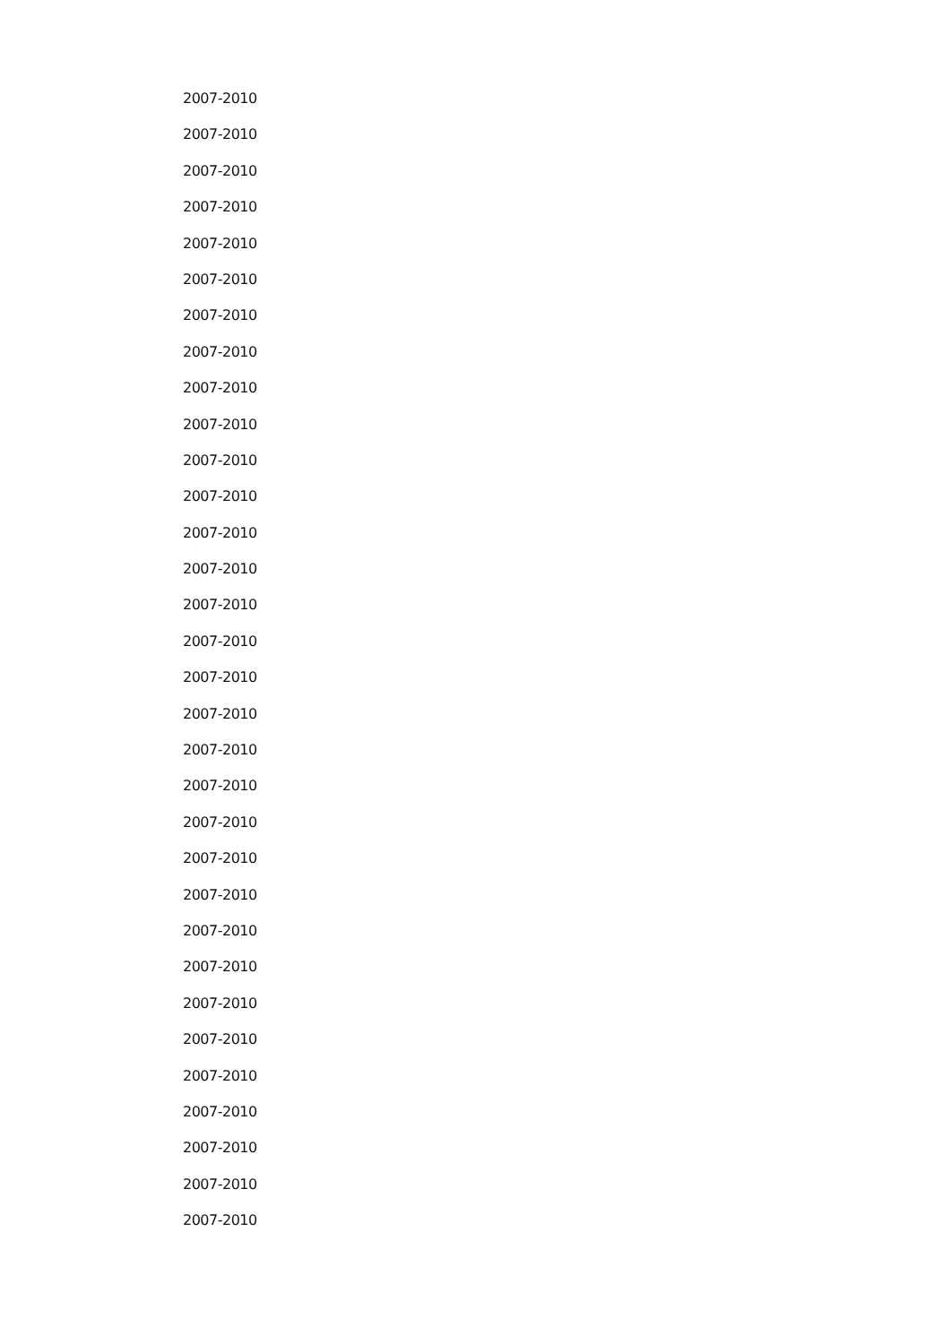2007-2010
2007-2010
2007-2010
2007-2010
2007-2010
2007-2010
2007-2010
2007-2010
2007-2010
2007-2010
2007-2010
2007-2010
2007-2010
2007-2010
2007-2010
2007-2010
2007-2010
2007-2010
2007-2010
2007-2010
2007-2010
2007-2010
2007-2010
2007-2010
2007-2010
2007-2010
2007-2010
2007-2010
2007-2010
2007-2010
2007-2010
2007-2010